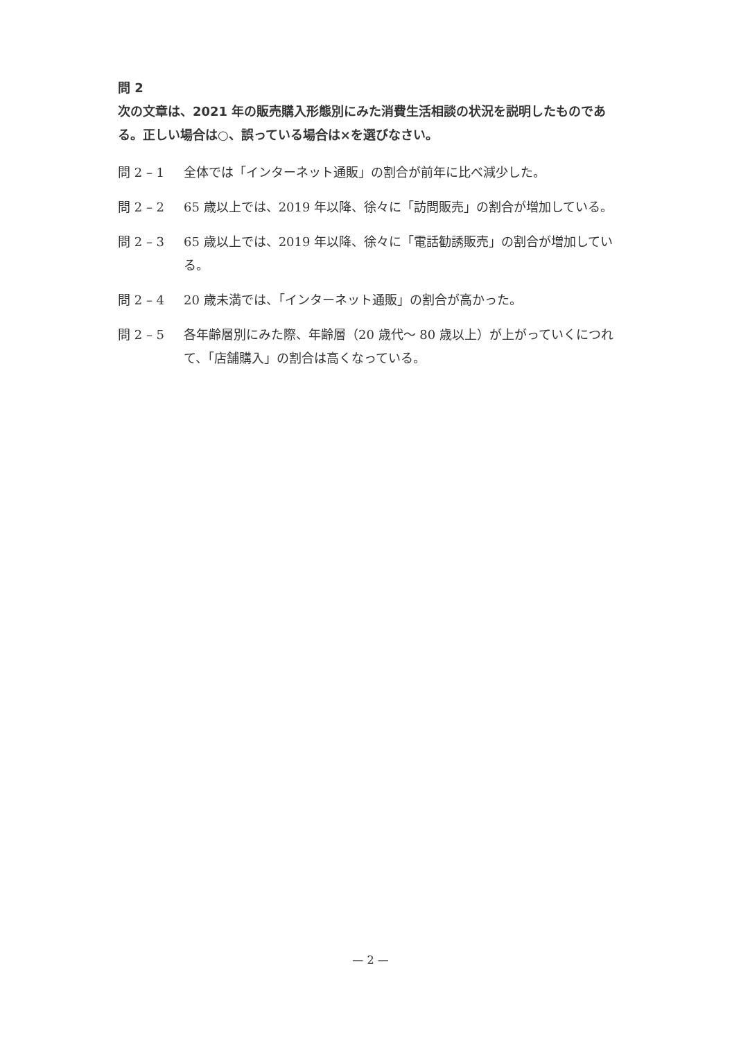問 2
次の文章は、2021 年の販売購入形態別にみた消費生活相談の状況を説明したものである。正しい場合は○、誤っている場合は×を選びなさい。
問 2 – 1 全体では「インターネット通販」の割合が前年に比べ減少した。
問 2 – 2 65 歳以上では、2019 年以降、徐々に「訪問販売」の割合が増加している。
問 2 – 3 65 歳以上では、2019 年以降、徐々に「電話勧誘販売」の割合が増加している。
問 2 – 4 20 歳未満では、「インターネット通販」の割合が高かった。
問 2 – 5 各年齢層別にみた際、年齢層（20 歳代～ 80 歳以上）が上がっていくにつれて、「店舗購入」の割合は高くなっている。
— 2 —